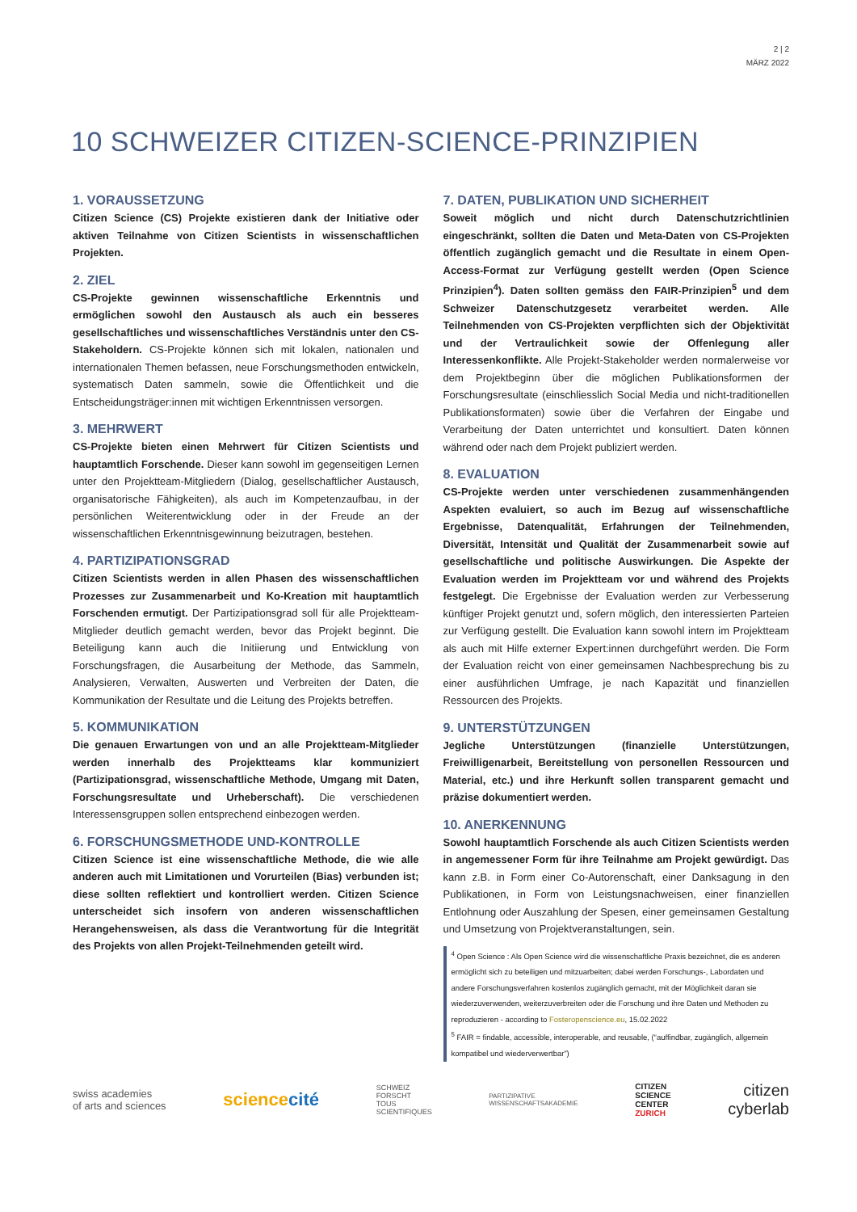2 | 2
MÄRZ 2022
10 SCHWEIZER CITIZEN-SCIENCE-PRINZIPIEN
1. VORAUSSETZUNG
Citizen Science (CS) Projekte existieren dank der Initiative oder aktiven Teilnahme von Citizen Scientists in wissenschaftlichen Projekten.
2. ZIEL
CS-Projekte gewinnen wissenschaftliche Erkenntnis und ermöglichen sowohl den Austausch als auch ein besseres gesellschaftliches und wissenschaftliches Verständnis unter den CS-Stakeholdern. CS-Projekte können sich mit lokalen, nationalen und internationalen Themen befassen, neue Forschungsmethoden entwickeln, systematisch Daten sammeln, sowie die Öffentlichkeit und die Entscheidungsträger:innen mit wichtigen Erkenntnissen versorgen.
3. MEHRWERT
CS-Projekte bieten einen Mehrwert für Citizen Scientists und hauptamtlich Forschende. Dieser kann sowohl im gegenseitigen Lernen unter den Projektteam-Mitgliedern (Dialog, gesellschaftlicher Austausch, organisatorische Fähigkeiten), als auch im Kompetenzaufbau, in der persönlichen Weiterentwicklung oder in der Freude an der wissenschaftlichen Erkenntnisgewinnung beizutragen, bestehen.
4. PARTIZIPATIONSGRAD
Citizen Scientists werden in allen Phasen des wissenschaftlichen Prozesses zur Zusammenarbeit und Ko-Kreation mit hauptamtlich Forschenden ermutigt. Der Partizipationsgrad soll für alle Projektteam-Mitglieder deutlich gemacht werden, bevor das Projekt beginnt. Die Beteiligung kann auch die Initiierung und Entwicklung von Forschungsfragen, die Ausarbeitung der Methode, das Sammeln, Analysieren, Verwalten, Auswerten und Verbreiten der Daten, die Kommunikation der Resultate und die Leitung des Projekts betreffen.
5. KOMMUNIKATION
Die genauen Erwartungen von und an alle Projektteam-Mitglieder werden innerhalb des Projektteams klar kommuniziert (Partizipationsgrad, wissenschaftliche Methode, Umgang mit Daten, Forschungsresultate und Urheberschaft). Die verschiedenen Interessensgruppen sollen entsprechend einbezogen werden.
6. FORSCHUNGSMETHODE UND-KONTROLLE
Citizen Science ist eine wissenschaftliche Methode, die wie alle anderen auch mit Limitationen und Vorurteilen (Bias) verbunden ist; diese sollten reflektiert und kontrolliert werden. Citizen Science unterscheidet sich insofern von anderen wissenschaftlichen Herangehensweisen, als dass die Verantwortung für die Integrität des Projekts von allen Projekt-Teilnehmenden geteilt wird.
7. DATEN, PUBLIKATION UND SICHERHEIT
Soweit möglich und nicht durch Datenschutzrichtlinien eingeschränkt, sollten die Daten und Meta-Daten von CS-Projekten öffentlich zugänglich gemacht und die Resultate in einem Open-Access-Format zur Verfügung gestellt werden (Open Science Prinzipien<sup>4</sup>). Daten sollten gemäss den FAIR-Prinzipien<sup>5</sup> und dem Schweizer Datenschutzgesetz verarbeitet werden. Alle Teilnehmenden von CS-Projekten verpflichten sich der Objektivität und der Vertraulichkeit sowie der Offenlegung aller Interessenkonflikte. Alle Projekt-Stakeholder werden normalerweise vor dem Projektbeginn über die möglichen Publikationsformen der Forschungsresultate (einschliesslich Social Media und nicht-traditionellen Publikationsformaten) sowie über die Verfahren der Eingabe und Verarbeitung der Daten unterrichtet und konsultiert. Daten können während oder nach dem Projekt publiziert werden.
8. EVALUATION
CS-Projekte werden unter verschiedenen zusammenhängenden Aspekten evaluiert, so auch im Bezug auf wissenschaftliche Ergebnisse, Datenqualität, Erfahrungen der Teilnehmenden, Diversität, Intensität und Qualität der Zusammenarbeit sowie auf gesellschaftliche und politische Auswirkungen. Die Aspekte der Evaluation werden im Projektteam vor und während des Projekts festgelegt. Die Ergebnisse der Evaluation werden zur Verbesserung künftiger Projekt genutzt und, sofern möglich, den interessierten Parteien zur Verfügung gestellt. Die Evaluation kann sowohl intern im Projektteam als auch mit Hilfe externer Expert:innen durchgeführt werden. Die Form der Evaluation reicht von einer gemeinsamen Nachbesprechung bis zu einer ausführlichen Umfrage, je nach Kapazität und finanziellen Ressourcen des Projekts.
9. UNTERSTÜTZUNGEN
Jegliche Unterstützungen (finanzielle Unterstützungen, Freiwilligenarbeit, Bereitstellung von personellen Ressourcen und Material, etc.) und ihre Herkunft sollen transparent gemacht und präzise dokumentiert werden.
10. ANERKENNUNG
Sowohl hauptamtlich Forschende als auch Citizen Scientists werden in angemessener Form für ihre Teilnahme am Projekt gewürdigt. Das kann z.B. in Form einer Co-Autorenschaft, einer Danksagung in den Publikationen, in Form von Leistungsnachweisen, einer finanziellen Entlohnung oder Auszahlung der Spesen, einer gemeinsamen Gestaltung und Umsetzung von Projektveranstaltungen, sein.
<sup>4</sup> Open Science : Als Open Science wird die wissenschaftliche Praxis bezeichnet, die es anderen ermöglicht sich zu beteiligen und mitzuarbeiten; dabei werden Forschungs-, Labordaten und andere Forschungsverfahren kostenlos zugänglich gemacht, mit der Möglichkeit daran sie wiederzuverwenden, weiterzuverbreiten oder die Forschung und ihre Daten und Methoden zu reproduzieren - according to Fosteropenscience.eu, 15.02.2022
<sup>5</sup> FAIR = findable, accessible, interoperable, and reusable, (“auffindbar, zugänglich, allgemein kompatibel und wiederverwertbar”)
swiss academies
of arts and sciences
sciencecité
SCHWEIZ
FORSCHT
TOUS
SCIENTIFIQUES
PARTIZIPATIVE
WISSENSCHAFTSAKADEMIE
CITIZEN
SCIENCE
CENTER
ZURICH
citizen
cyberlab